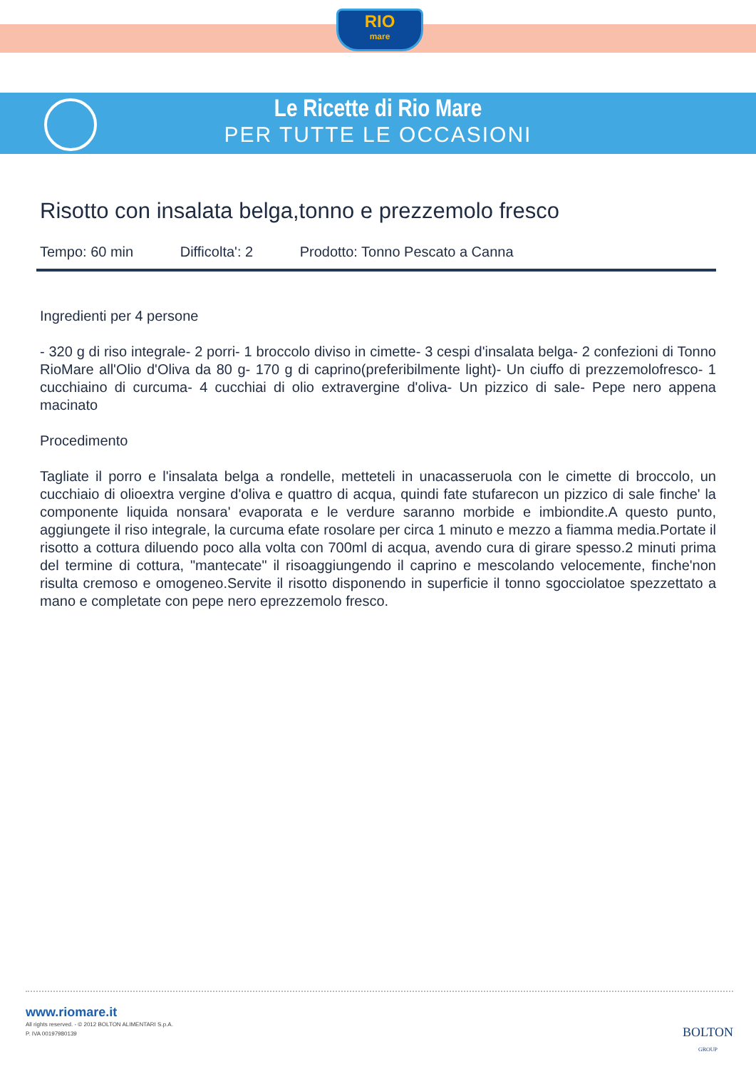RIO
mare
Le Ricette di Rio Mare
PER TUTTE LE OCCASIONI
Risotto con insalata belga,tonno e prezzemolo fresco
Tempo: 60 min Difficolta': 2 Prodotto: Tonno Pescato a Canna
Ingredienti per 4 persone
- 320 g di riso integrale- 2 porri- 1 broccolo diviso in cimette- 3 cespi d'insalata belga- 2 confezioni di Tonno RioMare all'Olio d'Oliva da 80 g- 170 g di caprino(preferibilmente light)- Un ciuffo di prezzemolofresco- 1 cucchiaino di curcuma- 4 cucchiai di olio extravergine d'oliva- Un pizzico di sale- Pepe nero appena macinato
Procedimento
Tagliate il porro e l'insalata belga a rondelle, metteteli in unacasseruola con le cimette di broccolo, un cucchiaio di olioextra vergine d'oliva e quattro di acqua, quindi fate stufarecon un pizzico di sale finche' la componente liquida nonsara' evaporata e le verdure saranno morbide e imbiondite.A questo punto, aggiungete il riso integrale, la curcuma efate rosolare per circa 1 minuto e mezzo a fiamma media.Portate il risotto a cottura diluendo poco alla volta con 700ml di acqua, avendo cura di girare spesso.2 minuti prima del termine di cottura, "mantecate" il risoaggiungendo il caprino e mescolando velocemente, finche'non risulta cremoso e omogeneo.Servite il risotto disponendo in superficie il tonno sgocciolatoe spezzettato a mano e completate con pepe nero eprezzemolo fresco.
www.riomare.it
All rights reserved. - © 2012 BOLTON ALIMENTARI S.p.A.
P. IVA 00197980139
BOLTON
GROUP